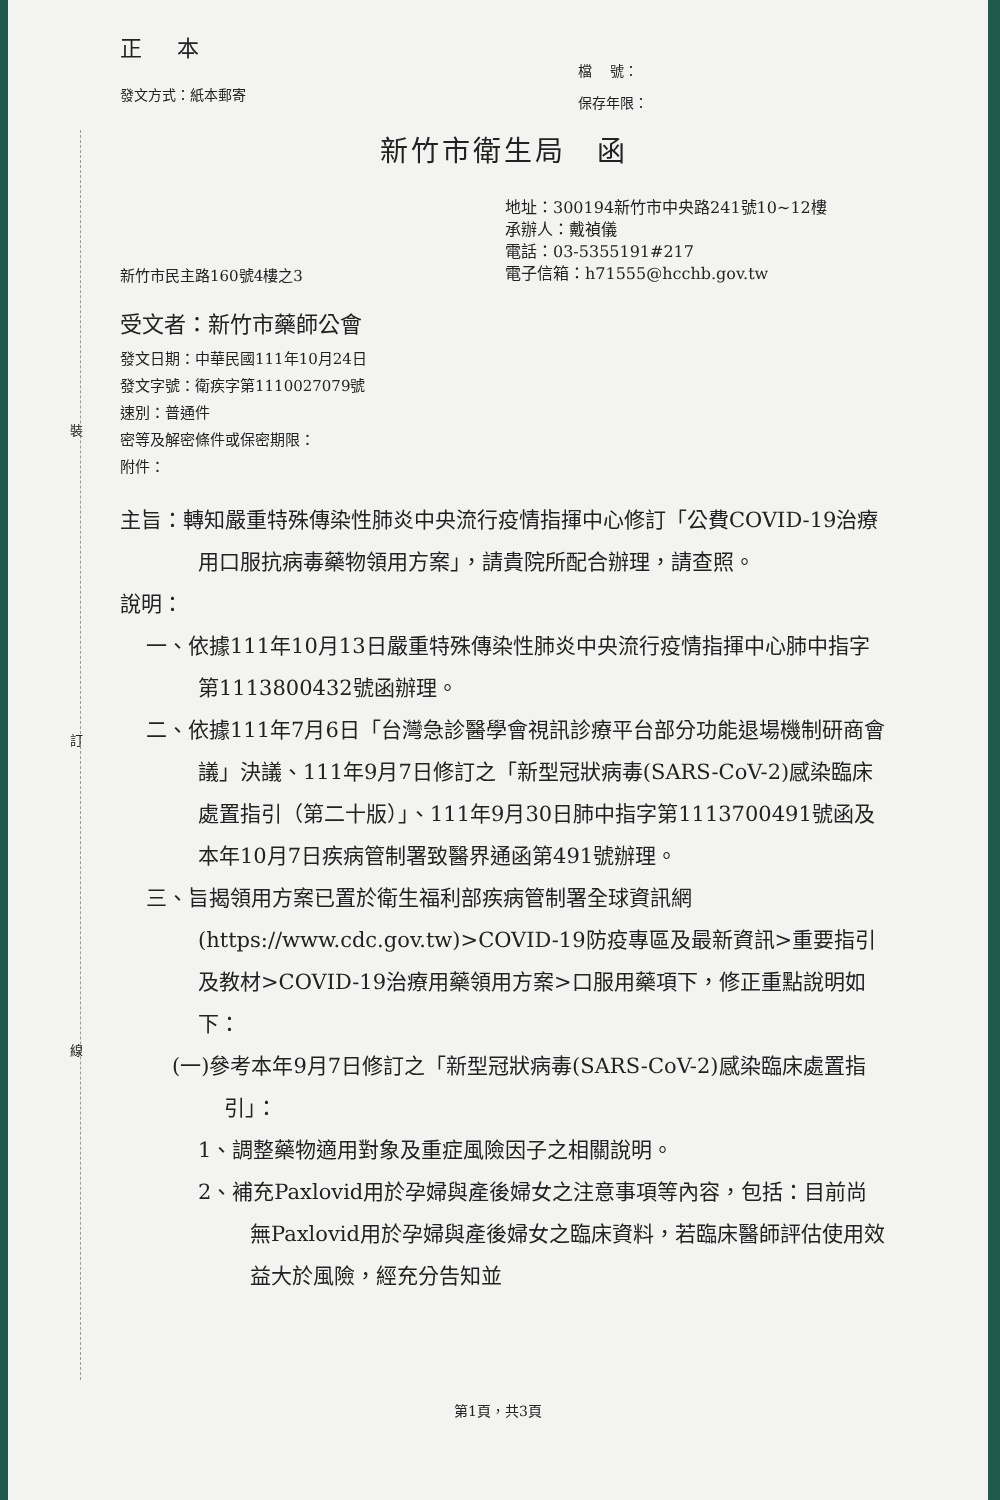裝
訂
線
正 本
發文方式：紙本郵寄
檔　 號：
保存年限：
新竹市衛生局　函
地址：300194新竹市中央路241號10~12樓
承辦人：戴禎儀
電話：03-5355191#217
電子信箱：h71555@hcchb.gov.tw
新竹市民主路160號4樓之3
受文者：新竹市藥師公會
發文日期：中華民國111年10月24日
發文字號：衛疾字第1110027079號
速別：普通件
密等及解密條件或保密期限：
附件：
主旨：轉知嚴重特殊傳染性肺炎中央流行疫情指揮中心修訂「公費COVID-19治療用口服抗病毒藥物領用方案」，請貴院所配合辦理，請查照。
說明：
一、依據111年10月13日嚴重特殊傳染性肺炎中央流行疫情指揮中心肺中指字第1113800432號函辦理。
二、依據111年7月6日「台灣急診醫學會視訊診療平台部分功能退場機制研商會議」決議、111年9月7日修訂之「新型冠狀病毒(SARS-CoV-2)感染臨床處置指引（第二十版）」、111年9月30日肺中指字第1113700491號函及本年10月7日疾病管制署致醫界通函第491號辦理。
三、旨揭領用方案已置於衛生福利部疾病管制署全球資訊網(https://www.cdc.gov.tw)>COVID-19防疫專區及最新資訊>重要指引及教材>COVID-19治療用藥領用方案>口服用藥項下，修正重點說明如下：
(一)參考本年9月7日修訂之「新型冠狀病毒(SARS-CoV-2)感染臨床處置指引」：
1、調整藥物適用對象及重症風險因子之相關說明。
2、補充Paxlovid用於孕婦與產後婦女之注意事項等內容，包括：目前尚無Paxlovid用於孕婦與產後婦女之臨床資料，若臨床醫師評估使用效益大於風險，經充分告知並
第1頁，共3頁